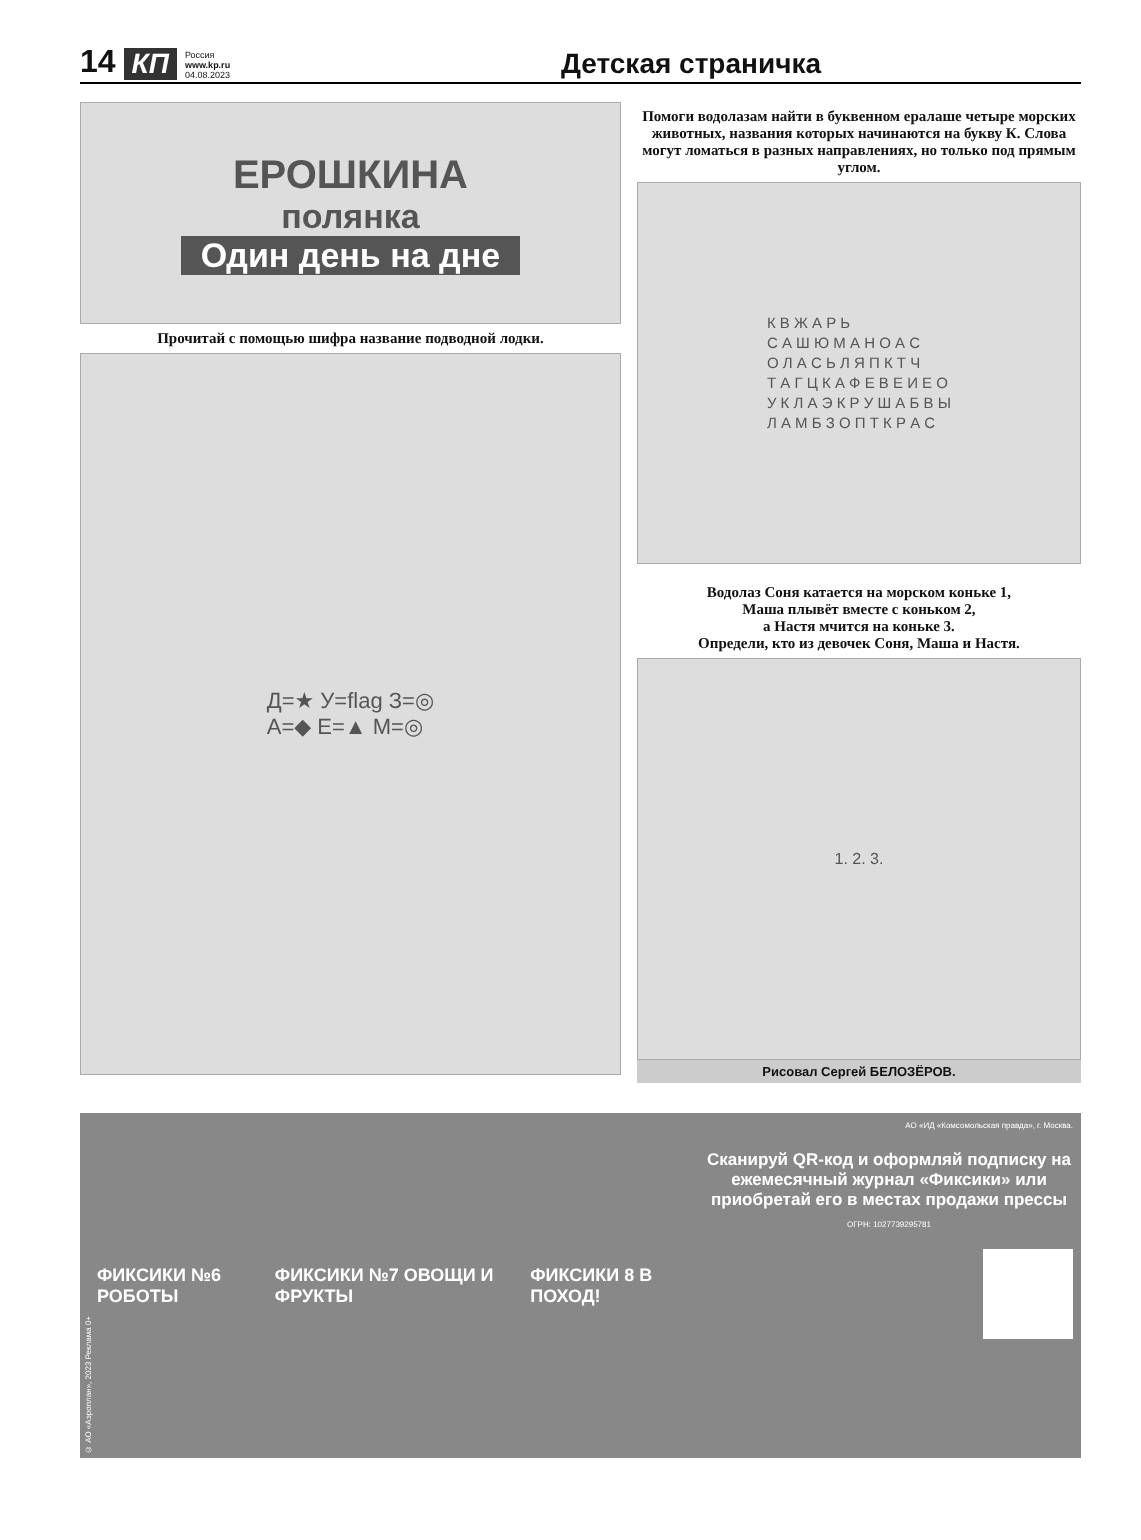14 КП
Россия
www.kp.ru
04.08.2023
Детская страничка
ЕРОШКИНА
полянка
Один день на дне
Прочитай с помощью шифра название подводной лодки.
Д=★ У=flag З=◎
А=◆ Е=▲ М=◎
Помоги водолазам найти в буквенном ералаше четыре морских животных, названия которых начинаются на букву К. Слова могут ломаться в разных направлениях, но только под прямым углом.
К В Ж А Р Ь
С А Ш Ю М А Н О А С
О Л А С Ь Л Я П К Т Ч
Т А Г Ц К А Ф Е В Е И Е О
У К Л А Э К Р У Ш А Б В Ы
Л А М Б З О П Т К Р А С
Водолаз Соня катается на морском коньке 1,
Маша плывёт вместе с коньком 2,
а Настя мчится на коньке 3.
Определи, кто из девочек Соня, Маша и Настя.
1. 2. 3.
Рисовал Сергей БЕЛОЗЁРОВ.
© АО «Аэроплан», 2023 Реклама 0+
ФИКСИКИ №6 РОБОТЫ ФИКСИКИ №7 ОВОЩИ И ФРУКТЫ ФИКСИКИ 8 В ПОХОД!
АО «ИД «Комсомольская правда», г. Москва.
Сканируй QR-код и оформляй подписку на ежемесячный журнал «Фиксики» или приобретай его в местах продажи прессы
ОГРН: 1027739295781